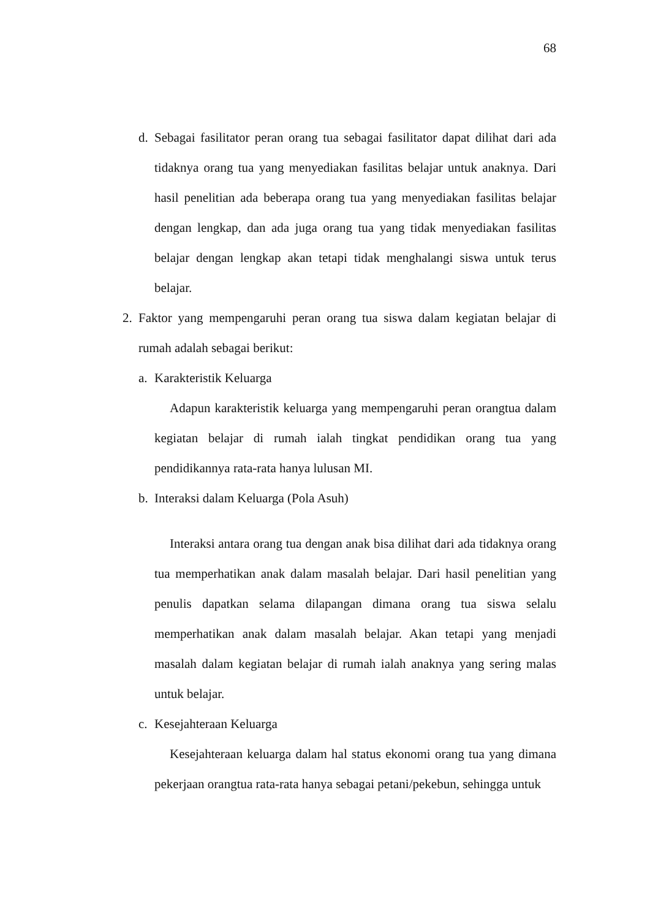68
d. Sebagai fasilitator peran orang tua sebagai fasilitator dapat dilihat dari ada tidaknya orang tua yang menyediakan fasilitas belajar untuk anaknya. Dari hasil penelitian ada beberapa orang tua yang menyediakan fasilitas belajar dengan lengkap, dan ada juga orang tua yang tidak menyediakan fasilitas belajar dengan lengkap akan tetapi tidak menghalangi siswa untuk terus belajar.
2. Faktor yang mempengaruhi peran orang tua siswa dalam kegiatan belajar di rumah adalah sebagai berikut:
a. Karakteristik Keluarga
Adapun karakteristik keluarga yang mempengaruhi peran orangtua dalam kegiatan belajar di rumah ialah tingkat pendidikan orang tua yang pendidikannya rata-rata hanya lulusan MI.
b. Interaksi dalam Keluarga (Pola Asuh)
Interaksi antara orang tua dengan anak bisa dilihat dari ada tidaknya orang tua memperhatikan anak dalam masalah belajar. Dari hasil penelitian yang penulis dapatkan selama dilapangan dimana orang tua siswa selalu memperhatikan anak dalam masalah belajar. Akan tetapi yang menjadi masalah dalam kegiatan belajar di rumah ialah anaknya yang sering malas untuk belajar.
c. Kesejahteraan Keluarga
Kesejahteraan keluarga dalam hal status ekonomi orang tua yang dimana pekerjaan orangtua rata-rata hanya sebagai petani/pekebun, sehingga untuk